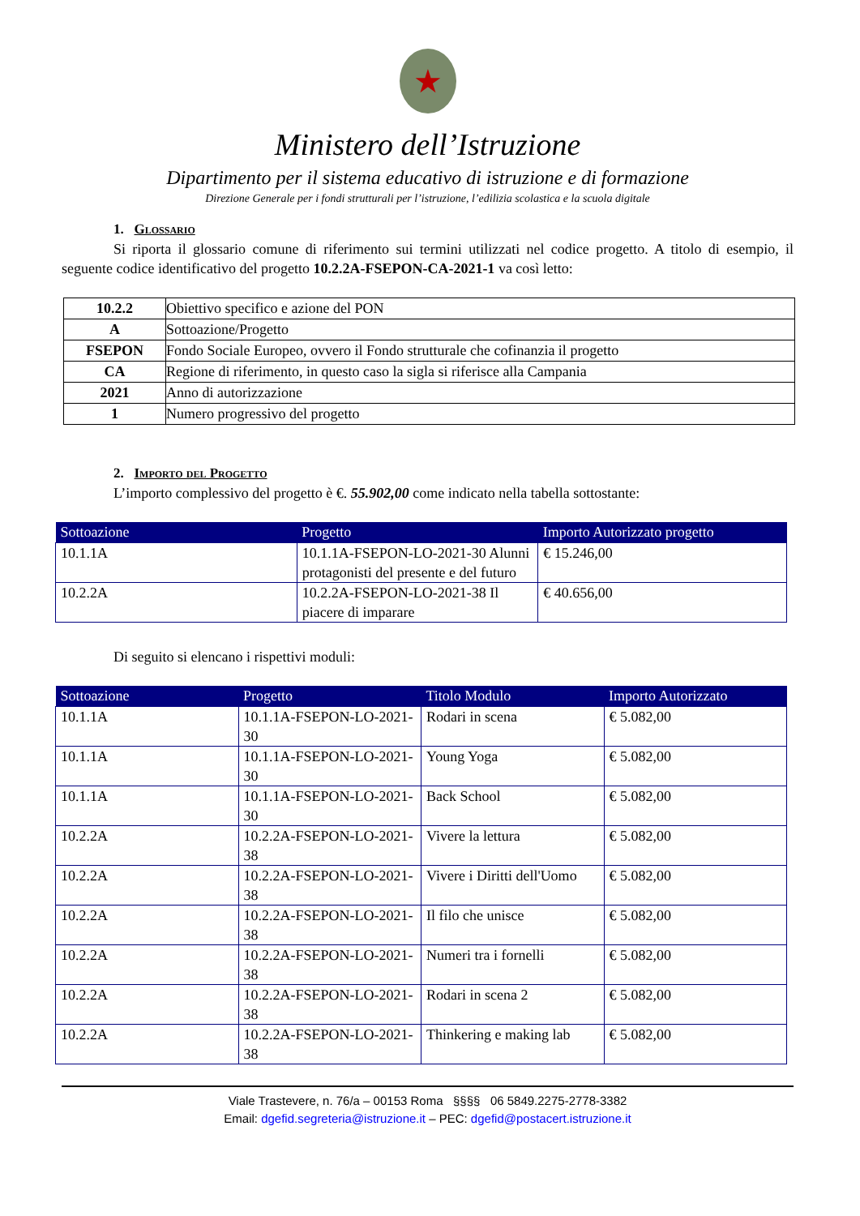★
Ministero dell’Istruzione
Dipartimento per il sistema educativo di istruzione e di formazione
Direzione Generale per i fondi strutturali per l’istruzione, l’edilizia scolastica e la scuola digitale
1. Glossario
Si riporta il glossario comune di riferimento sui termini utilizzati nel codice progetto. A titolo di esempio, il seguente codice identificativo del progetto 10.2.2A-FSEPON-CA-2021-1 va così letto:
| 10.2.2 | Obiettivo specifico e azione del PON |
| A | Sottoazione/Progetto |
| FSEPON | Fondo Sociale Europeo, ovvero il Fondo strutturale che cofinanzia il progetto |
| CA | Regione di riferimento, in questo caso la sigla si riferisce alla Campania |
| 2021 | Anno di autorizzazione |
| 1 | Numero progressivo del progetto |
2. Importo del Progetto
L’importo complessivo del progetto è €. 55.902,00 come indicato nella tabella sottostante:
| Sottoazione | Progetto | Importo Autorizzato progetto |
| --- | --- | --- |
| 10.1.1A | 10.1.1A-FSEPON-LO-2021-30 Alunni protagonisti del presente e del futuro | € 15.246,00 |
| 10.2.2A | 10.2.2A-FSEPON-LO-2021-38 Il piacere di imparare | € 40.656,00 |
Di seguito si elencano i rispettivi moduli:
| Sottoazione | Progetto | Titolo Modulo | Importo Autorizzato |
| --- | --- | --- | --- |
| 10.1.1A | 10.1.1A-FSEPON-LO-2021-30 | Rodari in scena | € 5.082,00 |
| 10.1.1A | 10.1.1A-FSEPON-LO-2021-30 | Young Yoga | € 5.082,00 |
| 10.1.1A | 10.1.1A-FSEPON-LO-2021-30 | Back School | € 5.082,00 |
| 10.2.2A | 10.2.2A-FSEPON-LO-2021-38 | Vivere la lettura | € 5.082,00 |
| 10.2.2A | 10.2.2A-FSEPON-LO-2021-38 | Vivere i Diritti dell'Uomo | € 5.082,00 |
| 10.2.2A | 10.2.2A-FSEPON-LO-2021-38 | Il filo che unisce | € 5.082,00 |
| 10.2.2A | 10.2.2A-FSEPON-LO-2021-38 | Numeri tra i fornelli | € 5.082,00 |
| 10.2.2A | 10.2.2A-FSEPON-LO-2021-38 | Rodari in scena 2 | € 5.082,00 |
| 10.2.2A | 10.2.2A-FSEPON-LO-2021-38 | Thinkering e making lab | € 5.082,00 |
Viale Trastevere, n. 76/a – 00153 Roma §§§§ 06 5849.2275-2778-3382
Email: dgefid.segreteria@istruzione.it – PEC: dgefid@postacert.istruzione.it